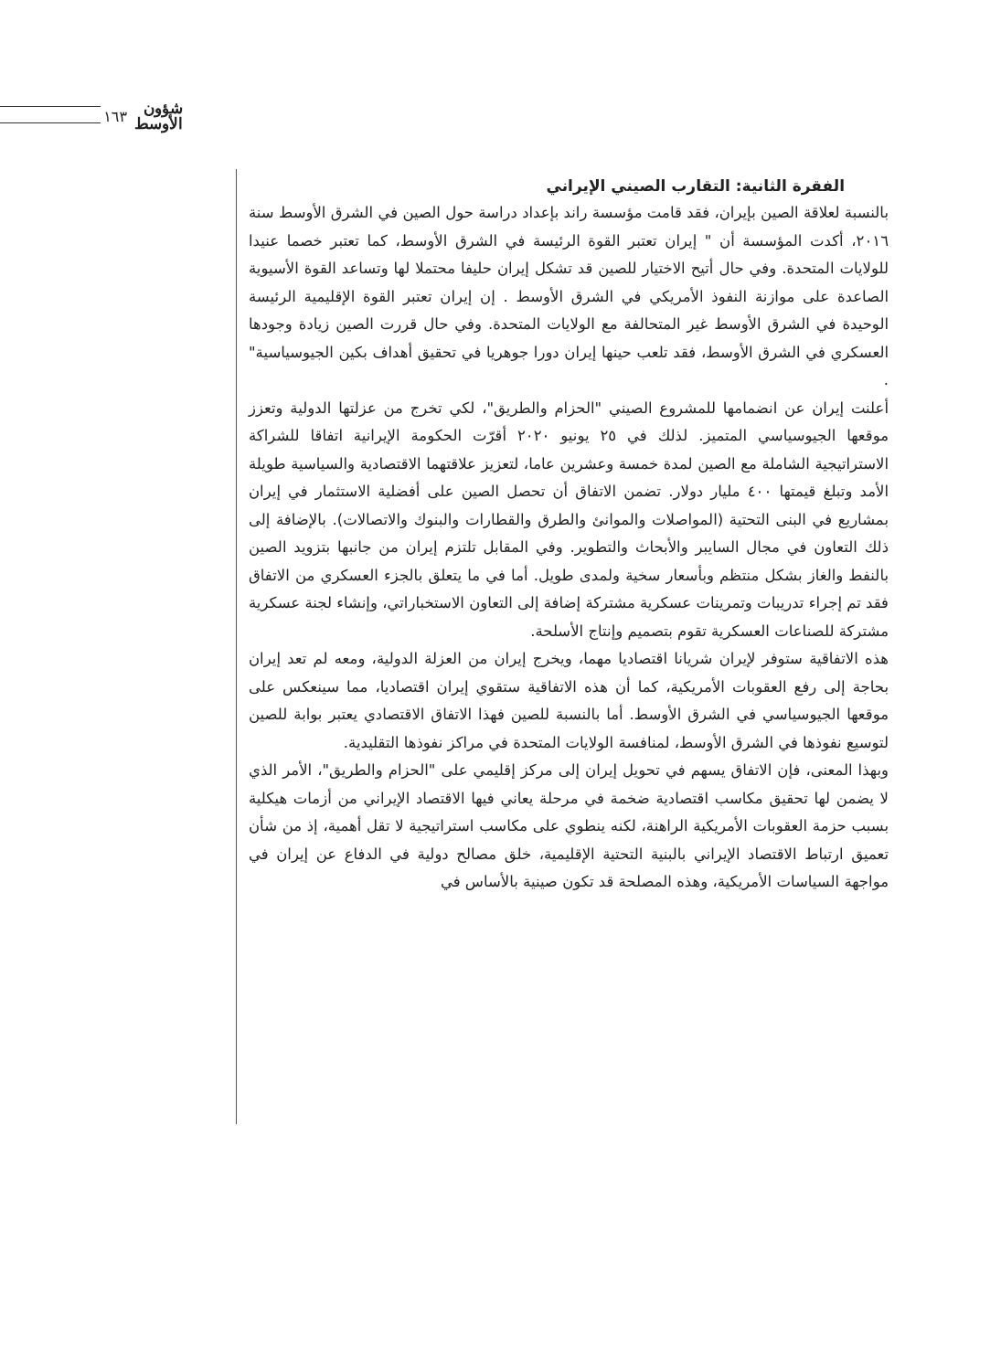شؤون
الأوسط ١٦٣
الفقرة الثانية: التقارب الصيني الإيراني
بالنسبة لعلاقة الصين بإيران، فقد قامت مؤسسة راند بإعداد دراسة حول الصين في الشرق الأوسط سنة ٢٠١٦، أكدت المؤسسة أن " إيران تعتبر القوة الرئيسة في الشرق الأوسط، كما تعتبر خصما عنيدا للولايات المتحدة. وفي حال أتيح الاختيار للصين قد تشكل إيران حليفا محتملا لها وتساعد القوة الأسيوية الصاعدة على موازنة النفوذ الأمريكي في الشرق الأوسط . إن إيران تعتبر القوة الإقليمية الرئيسة الوحيدة في الشرق الأوسط غير المتحالفة مع الولايات المتحدة. وفي حال قررت الصين زيادة وجودها العسكري في الشرق الأوسط، فقد تلعب حينها إيران دورا جوهريا في تحقيق أهداف بكين الجيوسياسية" .
أعلنت إيران عن انضمامها للمشروع الصيني "الحزام والطريق"، لكي تخرج من عزلتها الدولية وتعزز موقعها الجيوسياسي المتميز. لذلك في ٢٥ يونيو ٢٠٢٠ أقرّت الحكومة الإيرانية اتفاقا للشراكة الاستراتيجية الشاملة مع الصين لمدة خمسة وعشرين عاما، لتعزيز علاقتهما الاقتصادية والسياسية طويلة الأمد وتبلغ قيمتها ٤٠٠ مليار دولار. تضمن الاتفاق أن تحصل الصين على أفضلية الاستثمار في إيران بمشاريع في البنى التحتية (المواصلات والموانئ والطرق والقطارات والبنوك والاتصالات). بالإضافة إلى ذلك التعاون في مجال السايبر والأبحاث والتطوير. وفي المقابل تلتزم إيران من جانبها بتزويد الصين بالنفط والغاز بشكل منتظم وبأسعار سخية ولمدى طويل. أما في ما يتعلق بالجزء العسكري من الاتفاق فقد تم إجراء تدريبات وتمرينات عسكرية مشتركة إضافة إلى التعاون الاستخباراتي، وإنشاء لجنة عسكرية مشتركة للصناعات العسكرية تقوم بتصميم وإنتاج الأسلحة.
هذه الاتفاقية ستوفر لإيران شريانا اقتصاديا مهما، ويخرج إيران من العزلة الدولية، ومعه لم تعد إيران بحاجة إلى رفع العقوبات الأمريكية، كما أن هذه الاتفاقية ستقوي إيران اقتصاديا، مما سينعكس على موقعها الجيوسياسي في الشرق الأوسط. أما بالنسبة للصين فهذا الاتفاق الاقتصادي يعتبر بوابة للصين لتوسيع نفوذها في الشرق الأوسط، لمنافسة الولايات المتحدة في مراكز نفوذها التقليدية.
وبهذا المعنى، فإن الاتفاق يسهم في تحويل إيران إلى مركز إقليمي على "الحزام والطريق"، الأمر الذي لا يضمن لها تحقيق مكاسب اقتصادية ضخمة في مرحلة يعاني فيها الاقتصاد الإيراني من أزمات هيكلية بسبب حزمة العقوبات الأمريكية الراهنة، لكنه ينطوي على مكاسب استراتيجية لا تقل أهمية، إذ من شأن تعميق ارتباط الاقتصاد الإيراني بالبنية التحتية الإقليمية، خلق مصالح دولية في الدفاع عن إيران في مواجهة السياسات الأمريكية، وهذه المصلحة قد تكون صينية بالأساس في